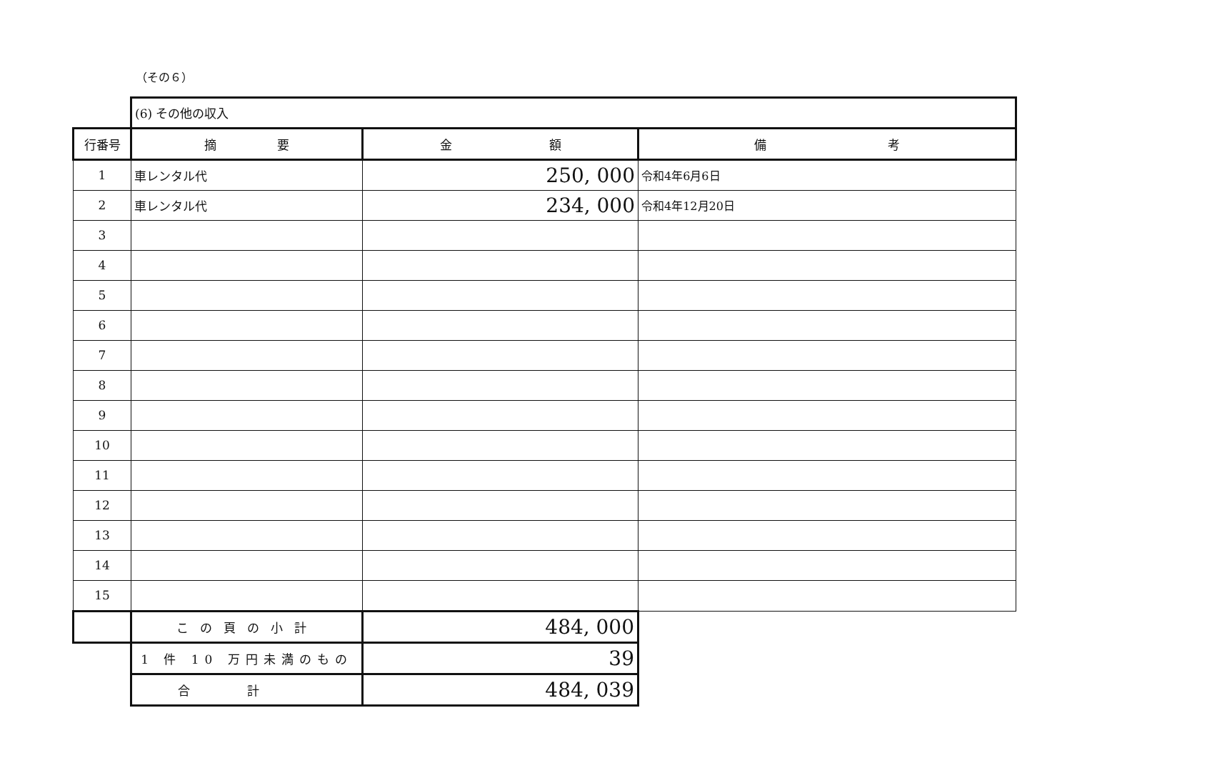（その６）
| | (6) その他の収入 | | |
| 行番号 | 摘 要 | 金 額 | 備 考 |
| 1 | 車レンタル代 | 250, 000 | 令和4年6月6日 |
| 2 | 車レンタル代 | 234, 000 | 令和4年12月20日 |
| 3 | | | |
| 4 | | | |
| 5 | | | |
| 6 | | | |
| 7 | | | |
| 8 | | | |
| 9 | | | |
| 10 | | | |
| 11 | | | |
| 12 | | | |
| 13 | | | |
| 14 | | | |
| 15 | | | |
| | この頁の小計 | 484, 000 | |
| | 1 件 10 万円未満のもの | 39 | |
| | 合計 | 484, 039 | |